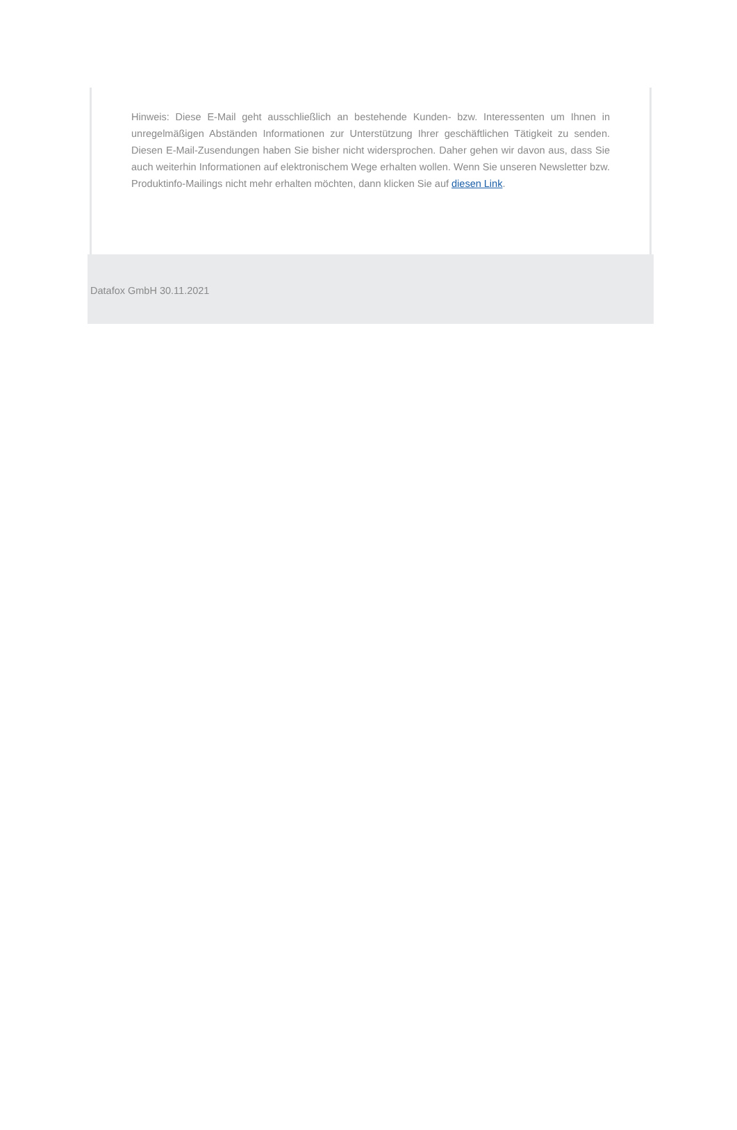Hinweis: Diese E-Mail geht ausschließlich an bestehende Kunden- bzw. Interessenten um Ihnen in unregelmäßigen Abständen Informationen zur Unterstützung Ihrer geschäftlichen Tätigkeit zu senden. Diesen E-Mail-Zusendungen haben Sie bisher nicht widersprochen. Daher gehen wir davon aus, dass Sie auch weiterhin Informationen auf elektronischem Wege erhalten wollen. Wenn Sie unseren Newsletter bzw. Produktinfo-Mailings nicht mehr erhalten möchten, dann klicken Sie auf diesen Link.
Datafox GmbH 30.11.2021